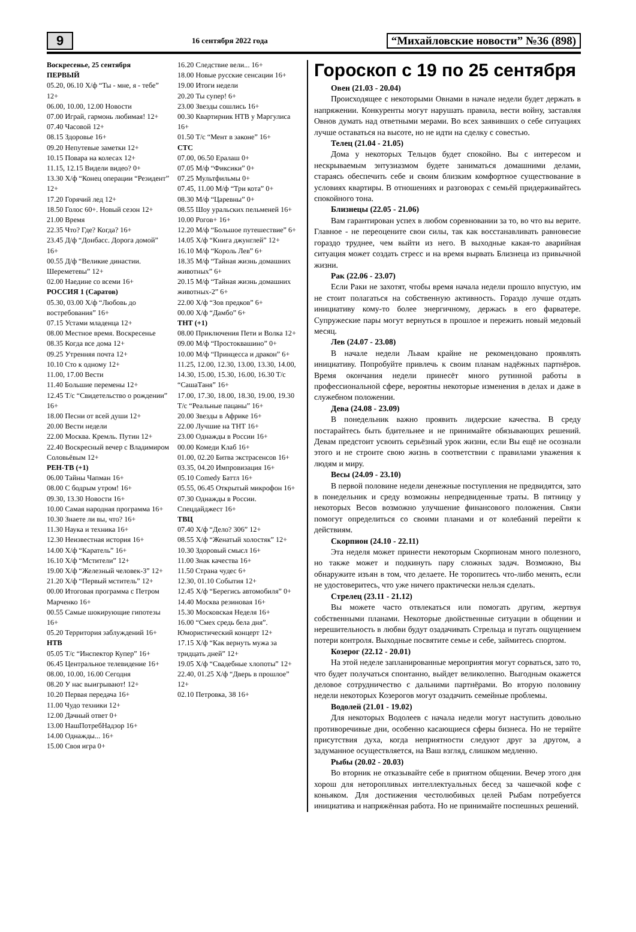9 16 сентября 2022 года “Михайловские новости” №36 (898)
Воскресенье, 25 сентября
ПЕРВЫЙ
05.20, 06.10 Х/ф “Ты - мне, я - тебе” 12+
06.00, 10.00, 12.00 Новости
07.00 Играй, гармонь любимая! 12+
07.40 Часовой 12+
08.15 Здоровье 16+
09.20 Непутевые заметки 12+
10.15 Повара на колесах 12+
11.15, 12.15 Видели видео? 0+
13.30 Х/ф “Конец операции “Резидент” 12+
17.20 Горячий лед 12+
18.50 Голос 60+. Новый сезон 12+
21.00 Время
22.35 Что? Где? Когда? 16+
23.45 Д/ф “Донбасс. Дорога домой” 16+
00.55 Д/ф “Великие династии. Шереметевы” 12+
02.00 Наедине со всеми 16+
РОССИЯ 1 (Саратов)
05.30, 03.00 Х/ф “Любовь до востребования” 16+
07.15 Устами младенца 12+
08.00 Местное время. Воскресенье
08.35 Когда все дома 12+
09.25 Утренняя почта 12+
10.10 Сто к одному 12+
11.00, 17.00 Вести
11.40 Большие перемены 12+
12.45 Т/с “Свидетельство о рождении” 16+
18.00 Песни от всей души 12+
20.00 Вести недели
22.00 Москва. Кремль. Путин 12+
22.40 Воскресный вечер с Владимиром Соловьёвым 12+
РЕН-ТВ (+1)
06.00 Тайны Чапман 16+
08.00 С бодрым утром! 16+
09.30, 13.30 Новости 16+
10.00 Самая народная программа 16+
10.30 Знаете ли вы, что? 16+
11.30 Наука и техника 16+
12.30 Неизвестная история 16+
14.00 Х/ф “Каратель” 16+
16.10 Х/ф “Мстители” 12+
19.00 Х/ф “Железный человек-3” 12+
21.20 Х/ф “Первый мститель” 12+
00.00 Итоговая программа с Петром Марченко 16+
00.55 Самые шокирующие гипотезы 16+
05.20 Территория заблуждений 16+
НТВ
05.05 Т/с “Инспектор Купер” 16+
06.45 Центральное телевидение 16+
08.00, 10.00, 16.00 Сегодня
08.20 У нас выигрывают! 12+
10.20 Первая передача 16+
11.00 Чудо техники 12+
12.00 Дачный ответ 0+
13.00 НашПотребНадзор 16+
14.00 Однажды... 16+
15.00 Своя игра 0+
16.20 Следствие вели... 16+
18.00 Новые русские сенсации 16+
19.00 Итоги недели
20.20 Ты супер! 6+
23.00 Звезды сошлись 16+
00.30 Квартирник НТВ у Маргулиса 16+
01.50 Т/с “Мент в законе” 16+
СТС
07.00, 06.50 Ералаш 0+
07.05 М/ф “Фиксики” 0+
07.25 Мультфильмы 0+
07.45, 11.00 М/ф “Три кота” 0+
08.30 М/ф “Царевны” 0+
08.55 Шоу уральских пельменей 16+
10.00 Рогов+ 16+
12.20 М/ф “Большое путешествие” 6+
14.05 Х/ф “Книга джунглей” 12+
16.10 М/ф “Король Лев” 6+
18.35 М/ф “Тайная жизнь домашних животных” 6+
20.15 М/ф “Тайная жизнь домашних животных-2” 6+
22.00 Х/ф “Зов предков” 6+
00.00 Х/ф “Дамбо” 6+
ТНТ (+1)
08.00 Приключения Пети и Волка 12+
09.00 М/ф “Простоквашино” 0+
10.00 М/ф “Принцесса и дракон” 6+
11.25, 12.00, 12.30, 13.00, 13.30, 14.00, 14.30, 15.00, 15.30, 16.00, 16.30 Т/с “СашаТаня” 16+
17.00, 17.30, 18.00, 18.30, 19.00, 19.30 Т/с “Реальные пацаны” 16+
20.00 Звезды в Африке 16+
22.00 Лучшие на ТНТ 16+
23.00 Однажды в России 16+
00.00 Комеди Клаб 16+
01.00, 02.20 Битва экстрасенсов 16+
03.35, 04.20 Импровизация 16+
05.10 Comedy Баттл 16+
05.55, 06.45 Открытый микрофон 16+
07.30 Однажды в России. Спецдайджест 16+
ТВЦ
07.40 Х/ф “Дело? 306” 12+
08.55 Х/ф “Женатый холостяк” 12+
10.30 Здоровый смысл 16+
11.00 Знак качества 16+
11.50 Страна чудес 6+
12.30, 01.10 События 12+
12.45 Х/ф “Берегись автомобиля” 0+
14.40 Москва резиновая 16+
15.30 Московская Неделя 16+
16.00 “Смех средь бела дня”. Юмористический концерт 12+
17.15 Х/ф “Как вернуть мужа за тридцать дней” 12+
19.05 Х/ф “Свадебные хлопоты” 12+
22.40, 01.25 Х/ф “Дверь в прошлое” 12+
02.10 Петровка, 38 16+
Гороскоп с 19 по 25 сентября
Овен (21.03 - 20.04)
Происходящее с некоторыми Овнами в начале недели будет держать в напряжении. Конкуренты могут нарушать правила, вести войну, заставляя Овнов думать над ответными мерами. Во всех заявивших о себе ситуациях лучше оставаться на высоте, но не идти на сделку с совестью.
Телец (21.04 - 21.05)
Дома у некоторых Тельцов будет спокойно. Вы с интересом и нескрываемым энтузиазмом будете заниматься домашними делами, стараясь обеспечить себе и своим близким комфортное существование в условиях квартиры. В отношениях и разговорах с семьёй придерживайтесь спокойного тона.
Близнецы (22.05 - 21.06)
Вам гарантирован успех в любом соревновании за то, во что вы верите. Главное - не переоцените свои силы, так как восстанавливать равновесие гораздо труднее, чем выйти из него. В выходные какая-то аварийная ситуация может создать стресс и на время вырвать Близнеца из привычной жизни.
Рак (22.06 - 23.07)
Если Раки не захотят, чтобы время начала недели прошло впустую, им не стоит полагаться на собственную активность. Гораздо лучше отдать инициативу кому-то более энергичному, держась в его фарватере. Супружеские пары могут вернуться в прошлое и пережить новый медовый месяц.
Лев (24.07 - 23.08)
В начале недели Львам крайне не рекомендовано проявлять инициативу. Попробуйте привлечь к своим планам надёжных партнёров. Время окончания недели принесёт много рутинной работы в профессиональной сфере, вероятны некоторые изменения в делах и даже в служебном положении.
Дева (24.08 - 23.09)
В понедельник важно проявить лидерские качества. В среду постарайтесь быть бдительнее и не принимайте обязывающих решений. Девам предстоит усвоить серьёзный урок жизни, если Вы ещё не осознали этого и не строите свою жизнь в соответствии с правилами уважения к людям и миру.
Весы (24.09 - 23.10)
В первой половине недели денежные поступления не предвидятся, зато в понедельник и среду возможны непредвиденные траты. В пятницу у некоторых Весов возможно улучшение финансового положения. Связи помогут определиться со своими планами и от колебаний перейти к действиям.
Скорпион (24.10 - 22.11)
Эта неделя может принести некоторым Скорпионам много полезного, но также может и подкинуть пару сложных задач. Возможно, Вы обнаружите изъян в том, что делаете. Не торопитесь что-либо менять, если не удостоверитесь, что уже ничего практически нельзя сделать.
Стрелец (23.11 - 21.12)
Вы можете часто отвлекаться или помогать другим, жертвуя собственными планами. Некоторые двойственные ситуации в общении и нерешительность в любви будут озадачивать Стрельца и пугать ощущением потери контроля. Выходные посвятите семье и себе, займитесь спортом.
Козерог (22.12 - 20.01)
На этой неделе запланированные мероприятия могут сорваться, зато то, что будет получаться спонтанно, выйдет великолепно. Выгодным окажется деловое сотрудничество с дальними партнёрами. Во вторую половину недели некоторых Козерогов могут озадачить семейные проблемы.
Водолей (21.01 - 19.02)
Для некоторых Водолеев с начала недели могут наступить довольно противоречивые дни, особенно касающиеся сферы бизнеса. Но не теряйте присутствия духа, когда неприятности следуют друг за другом, а задуманное осуществляется, на Ваш взгляд, слишком медленно.
Рыбы (20.02 - 20.03)
Во вторник не отказывайте себе в приятном общении. Вечер этого дня хорош для неторопливых интеллектуальных бесед за чашечкой кофе с коньяком. Для достижения честолюбивых целей Рыбам потребуется инициатива и напряжённая работа. Но не принимайте поспешных решений.